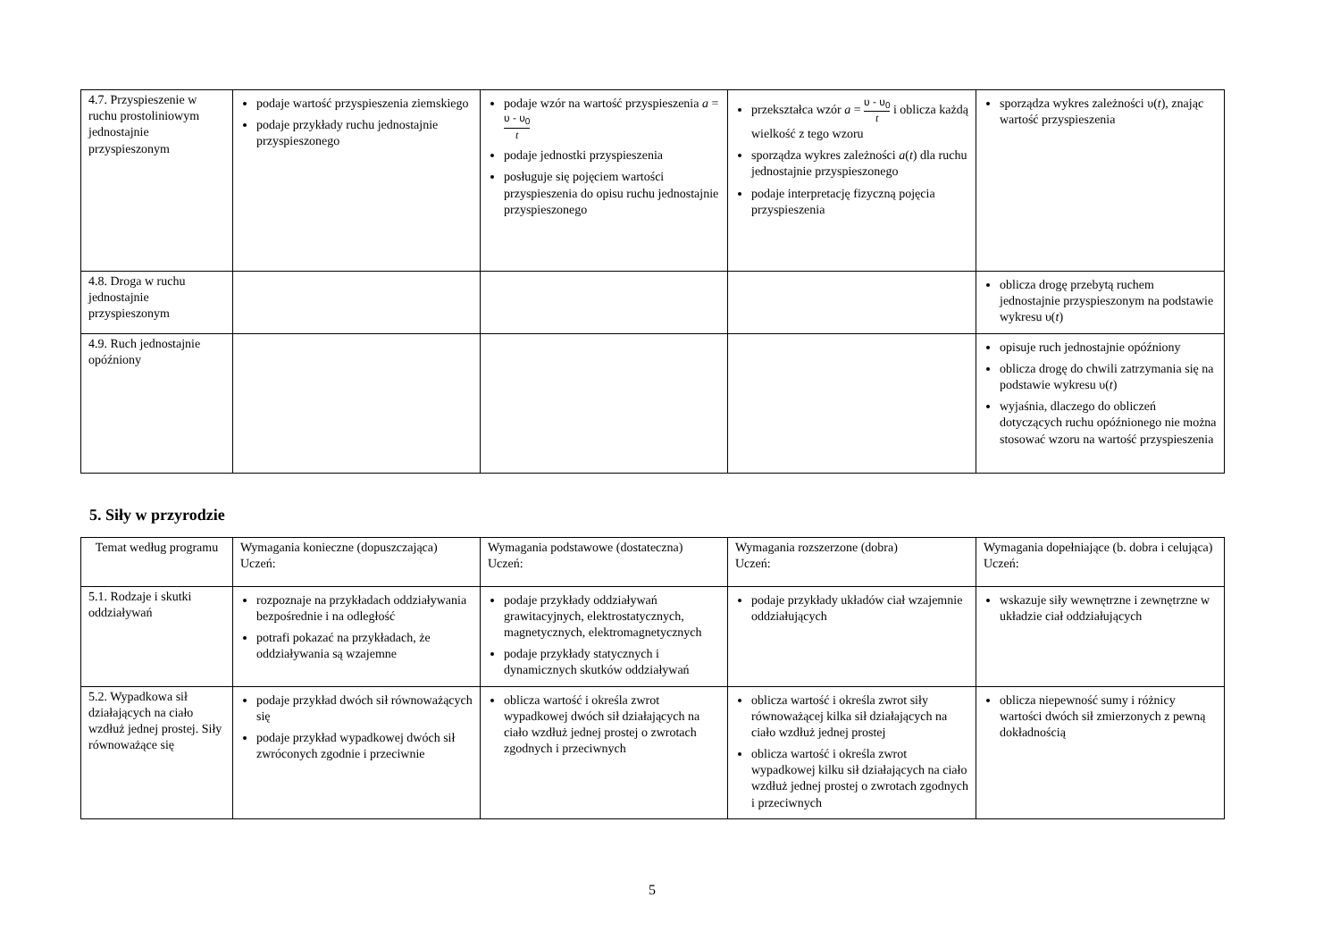| 4.7. Przyspieszenie w ruchu prostoliniowym jednostajnie przyspieszonym | podaje wartość przyspieszenia ziemskiego podaje przykłady ruchu jednostajnie przyspieszonego | podaje wzór na wartość przyspieszenia a = υ - υ<sub>0</sub> t podaje jednostki przyspieszenia posługuje się pojęciem wartości przyspieszenia do opisu ruchu jednostajnie przyspieszonego | przekształca wzór a = υ - υ<sub>0</sub> t i oblicza każdą wielkość z tego wzoru sporządza wykres zależności a ( t ) dla ruchu jednostajnie przyspieszonego podaje interpretację fizyczną pojęcia przyspieszenia | sporządza wykres zależności υ( t ), znając wartość przyspieszenia |
| 4.8. Droga w ruchu jednostajnie przyspieszonym | | | | oblicza drogę przebytą ruchem jednostajnie przyspieszonym na podstawie wykresu υ( t ) |
| 4.9. Ruch jednostajnie opóźniony | | | | opisuje ruch jednostajnie opóźniony oblicza drogę do chwili zatrzymania się na podstawie wykresu υ( t ) wyjaśnia, dlaczego do obliczeń dotyczących ruchu opóźnionego nie można stosować wzoru na wartość przyspieszenia |
5. Siły w przyrodzie
| Temat według programu | Wymagania konieczne (dopuszczająca) Uczeń: | Wymagania podstawowe (dostateczna) Uczeń: | Wymagania rozszerzone (dobra) Uczeń: | Wymagania dopełniające (b. dobra i celująca) Uczeń: |
| --- | --- | --- | --- | --- |
| 5.1. Rodzaje i skutki oddziaływań | rozpoznaje na przykładach oddziaływania bezpośrednie i na odległość potrafi pokazać na przykładach, że oddziaływania są wzajemne | podaje przykłady oddziaływań grawitacyjnych, elektrostatycznych, magnetycznych, elektromagnetycznych podaje przykłady statycznych i dynamicznych skutków oddziaływań | podaje przykłady układów ciał wzajemnie oddziałujących | wskazuje siły wewnętrzne i zewnętrzne w układzie ciał oddziałujących |
| 5.2. Wypadkowa sił działających na ciało wzdłuż jednej prostej. Siły równoważące się | podaje przykład dwóch sił równoważących się podaje przykład wypadkowej dwóch sił zwróconych zgodnie i przeciwnie | oblicza wartość i określa zwrot wypadkowej dwóch sił działających na ciało wzdłuż jednej prostej o zwrotach zgodnych i przeciwnych | oblicza wartość i określa zwrot siły równoważącej kilka sił działających na ciało wzdłuż jednej prostej oblicza wartość i określa zwrot wypadkowej kilku sił działających na ciało wzdłuż jednej prostej o zwrotach zgodnych i przeciwnych | oblicza niepewność sumy i różnicy wartości dwóch sił zmierzonych z pewną dokładnością |
5